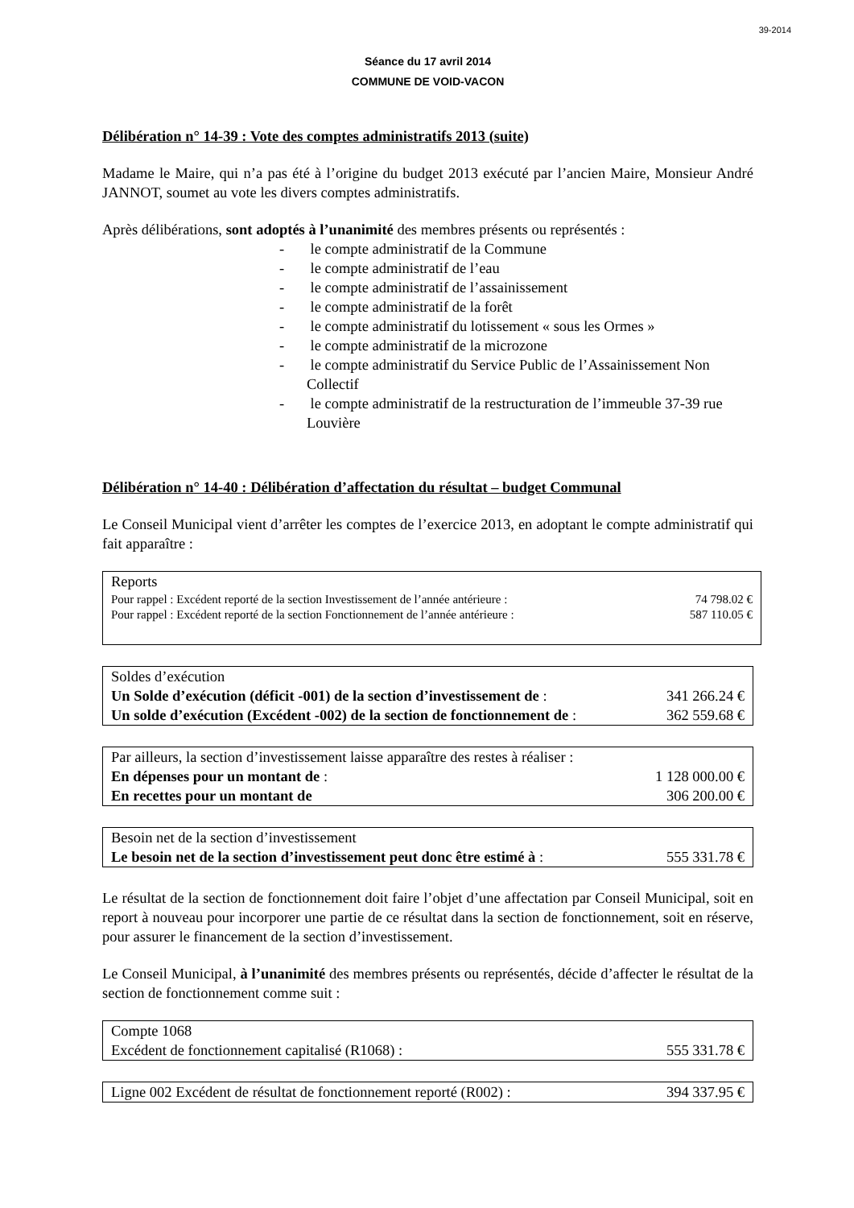39-2014
Séance du 17 avril 2014
COMMUNE DE VOID-VACON
Délibération n° 14-39 : Vote des comptes administratifs 2013 (suite)
Madame le Maire, qui n’a pas été à l’origine du budget 2013 exécuté par l’ancien Maire, Monsieur André JANNOT, soumet au vote les divers comptes administratifs.
Après délibérations, sont adoptés à l’unanimité des membres présents ou représentés :
- le compte administratif de la Commune
- le compte administratif de l’eau
- le compte administratif de l’assainissement
- le compte administratif de la forêt
- le compte administratif du lotissement « sous les Ormes »
- le compte administratif de la microzone
- le compte administratif du Service Public de l’Assainissement Non Collectif
- le compte administratif de la restructuration de l’immeuble 37-39 rue Louvière
Délibération n° 14-40 : Délibération d’affectation du résultat – budget Communal
Le Conseil Municipal vient d’arrêter les comptes de l’exercice 2013, en adoptant le compte administratif qui fait apparaître :
| Reports | |
| Pour rappel : Excédent reporté de la section Investissement de l’année antérieure : | 74 798.02 € |
| Pour rappel : Excédent reporté de la section Fonctionnement de l’année antérieure : | 587 110.05 € |
| Soldes d’exécution | |
| Un Solde d’exécution (déficit -001) de la section d’investissement de : | 341 266.24 € |
| Un solde d’exécution (Excédent -002) de la section de fonctionnement de : | 362 559.68 € |
| Par ailleurs, la section d’investissement laisse apparaître des restes à réaliser : | |
| En dépenses pour un montant de : | 1 128 000.00 € |
| En recettes pour un montant de | 306 200.00 € |
| Besoin net de la section d’investissement | |
| Le besoin net de la section d’investissement peut donc être estimé à : | 555 331.78 € |
Le résultat de la section de fonctionnement doit faire l’objet d’une affectation par Conseil Municipal, soit en report à nouveau pour incorporer une partie de ce résultat dans la section de fonctionnement, soit en réserve, pour assurer le financement de la section d’investissement.
Le Conseil Municipal, à l’unanimité des membres présents ou représentés, décide d’affecter le résultat de la section de fonctionnement comme suit :
| Compte 1068 | |
| Excédent de fonctionnement capitalisé (R1068) : | 555 331.78 € |
| Ligne 002 Excédent de résultat de fonctionnement reporté (R002) : | 394 337.95 € |